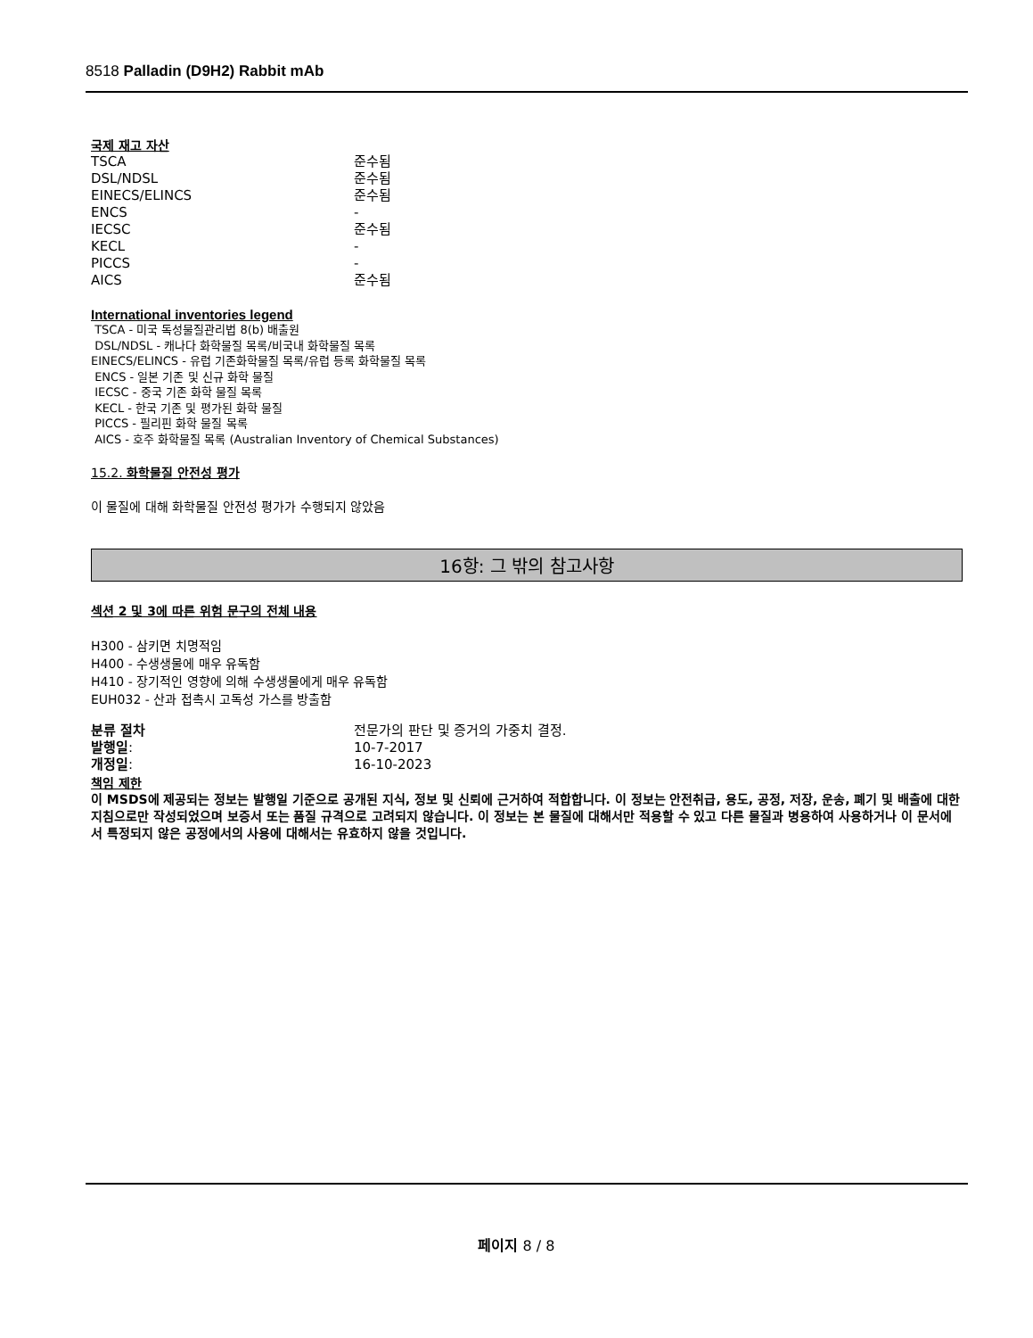8518 Palladin (D9H2) Rabbit mAb
국제 재고 자산
| TSCA | 준수됨 |
| DSL/NDSL | 준수됨 |
| EINECS/ELINCS | 준수됨 |
| ENCS | - |
| IECSC | 준수됨 |
| KECL | - |
| PICCS | - |
| AICS | 준수됨 |
International inventories legend
TSCA - 미국 독성물질관리법 8(b) 배출원
DSL/NDSL - 캐나다 화학물질 목록/비국내 화학물질 목록
EINECS/ELINCS - 유럽 기존화학물질 목록/유럽 등록 화학물질 목록
ENCS - 일본 기존 및 신규 화학 물질
IECSC - 중국 기존 화학 물질 목록
KECL - 한국 기존 및 평가된 화학 물질
PICCS - 필리핀 화학 물질 목록
AICS - 호주 화학물질 목록 (Australian Inventory of Chemical Substances)
15.2. 화학물질 안전성 평가
이 물질에 대해 화학물질 안전성 평가가 수행되지 않았음
16항: 그 밖의 참고사항
섹션 2 및 3에 따른 위험 문구의 전체 내용
H300 - 삼키면 치명적임
H400 - 수생생물에 매우 유독함
H410 - 장기적인 영향에 의해 수생생물에게 매우 유독함
EUH032 - 산과 접촉시 고독성 가스를 방출함
| 분류 절차 | 전문가의 판단 및 증거의 가중치 결정. |
| 발행일 : | 10-7-2017 |
| 개정일 : | 16-10-2023 |
책임 제한
이 MSDS에 제공되는 정보는 발행일 기준으로 공개된 지식, 정보 및 신뢰에 근거하여 적합합니다. 이 정보는 안전취급, 용도, 공정, 저장, 운송, 폐기 및 배출에 대한 지침으로만 작성되었으며 보증서 또는 품질 규격으로 고려되지 않습니다. 이 정보는 본 물질에 대해서만 적용할 수 있고 다른 물질과 병용하여 사용하거나 이 문서에서 특정되지 않은 공정에서의 사용에 대해서는 유효하지 않을 것입니다.
페이지 8 / 8